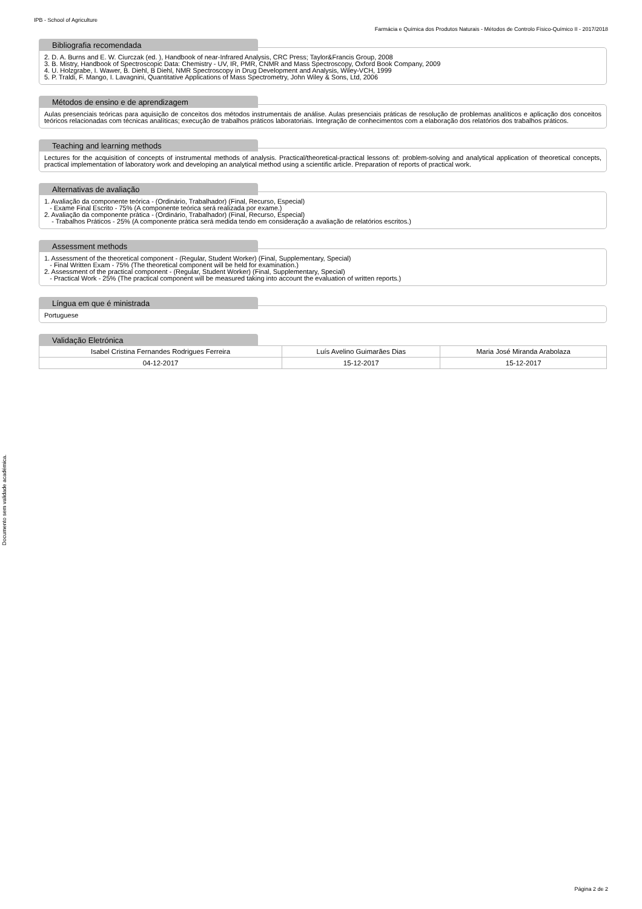IPB - School of Agriculture
Farmácia e Química dos Produtos Naturais - Métodos de Controlo Físico-Químico II - 2017/2018
Bibliografia recomendada
2. D. A. Burns and E. W. Ciurczak (ed. ), Handbook of near-Infrared Analysis, CRC Press; Taylor&Francis Group, 2008
3. B. Mistry, Handbook of Spectroscopic Data: Chemistry - UV, IR, PMR, CNMR and Mass Spectroscopy, Oxford Book Company, 2009
4. U. Holzgrabe, I. Wawer, B. Diehl, B Diehl, NMR Spectroscopy in Drug Development and Analysis, Wiley-VCH, 1999
5. P. Traldi, F. Mango, I. Lavagnini, Quantitative Applications of Mass Spectrometry, John Wiley & Sons, Ltd, 2006
Métodos de ensino e de aprendizagem
Aulas presenciais teóricas para aquisição de conceitos dos métodos instrumentais de análise. Aulas presenciais práticas de resolução de problemas analíticos e aplicação dos conceitos teóricos relacionadas com técnicas analíticas; execução de trabalhos práticos laboratoriais. Integração de conhecimentos com a elaboração dos relatórios dos trabalhos práticos.
Teaching and learning methods
Lectures for the acquisition of concepts of instrumental methods of analysis. Practical/theoretical-practical lessons of: problem-solving and analytical application of theoretical concepts, practical implementation of laboratory work and developing an analytical method using a scientific article. Preparation of reports of practical work.
Alternativas de avaliação
1. Avaliação da componente teórica - (Ordinário, Trabalhador) (Final, Recurso, Especial)
- Exame Final Escrito - 75% (A componente teórica será realizada por exame.)
2. Avaliação da componente prática - (Ordinário, Trabalhador) (Final, Recurso, Especial)
- Trabalhos Práticos - 25% (A componente prática será medida tendo em consideração a avaliação de relatórios escritos.)
Assessment methods
1. Assessment of the theoretical component - (Regular, Student Worker) (Final, Supplementary, Special)
- Final Written Exam - 75% (The theoretical component will be held for examination.)
2. Assessment of the practical component - (Regular, Student Worker) (Final, Supplementary, Special)
- Practical Work - 25% (The practical component will be measured taking into account the evaluation of written reports.)
Língua em que é ministrada
Portuguese
Validação Eletrónica
| Isabel Cristina Fernandes Rodrigues Ferreira | Luís Avelino Guimarães Dias | Maria José Miranda Arabolaza |
| 04-12-2017 | 15-12-2017 | 15-12-2017 |
Documento sem validade académica.
Página 2 de 2